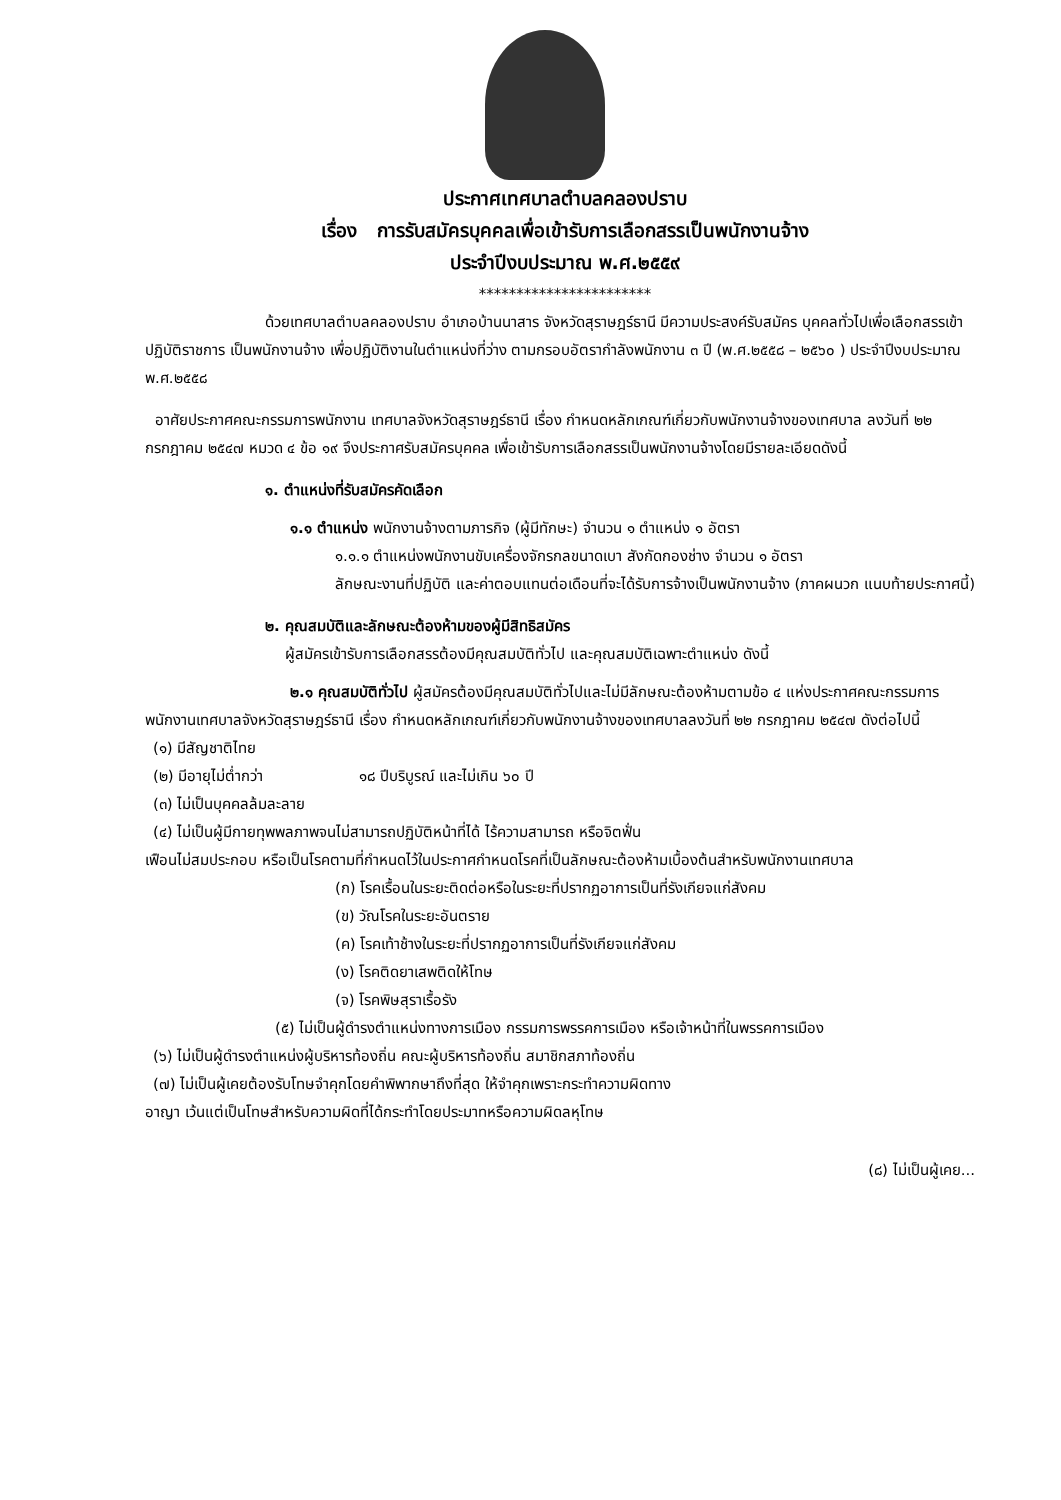ประกาศเทศบาลตำบลคลองปราบ
เรื่อง การรับสมัครบุคคลเพื่อเข้ารับการเลือกสรรเป็นพนักงานจ้าง
ประจำปีงบประมาณ พ.ศ.๒๕๕๙
***********************
ด้วยเทศบาลตำบลคลองปราบ อำเภอบ้านนาสาร จังหวัดสุราษฎร์ธานี มีความประสงค์รับสมัคร บุคคลทั่วไปเพื่อเลือกสรรเข้าปฏิบัติราชการ เป็นพนักงานจ้าง เพื่อปฏิบัติงานในตำแหน่งที่ว่าง ตามกรอบอัตรากำลังพนักงาน ๓ ปี (พ.ศ.๒๕๕๘ – ๒๕๖๐ ) ประจำปีงบประมาณ พ.ศ.๒๕๕๘
อาศัยประกาศคณะกรรมการพนักงาน เทศบาลจังหวัดสุราษฎร์ธานี เรื่อง กำหนดหลักเกณฑ์เกี่ยวกับพนักงานจ้างของเทศบาล ลงวันที่ ๒๒ กรกฎาคม ๒๕๔๗ หมวด ๔ ข้อ ๑๙ จึงประกาศรับสมัครบุคคล เพื่อเข้ารับการเลือกสรรเป็นพนักงานจ้างโดยมีรายละเอียดดังนี้
๑. ตำแหน่งที่รับสมัครคัดเลือก
๑.๑ ตำแหน่ง พนักงานจ้างตามภารกิจ (ผู้มีทักษะ) จำนวน ๑ ตำแหน่ง ๑ อัตรา
๑.๑.๑ ตำแหน่งพนักงานขับเครื่องจักรกลขนาดเบา สังกัดกองช่าง จำนวน ๑ อัตรา
ลักษณะงานที่ปฏิบัติ และค่าตอบแทนต่อเดือนที่จะได้รับการจ้างเป็นพนักงานจ้าง (ภาคผนวก แนบท้ายประกาศนี้)
๒. คุณสมบัติและลักษณะต้องห้ามของผู้มีสิทธิสมัคร
ผู้สมัครเข้ารับการเลือกสรรต้องมีคุณสมบัติทั่วไป และคุณสมบัติเฉพาะตำแหน่ง ดังนี้
๒.๑ คุณสมบัติทั่วไป ผู้สมัครต้องมีคุณสมบัติทั่วไปและไม่มีลักษณะต้องห้ามตามข้อ ๔ แห่งประกาศคณะกรรมการพนักงานเทศบาลจังหวัดสุราษฎร์ธานี เรื่อง กำหนดหลักเกณฑ์เกี่ยวกับพนักงานจ้างของเทศบาลลงวันที่ ๒๒ กรกฎาคม ๒๕๔๗ ดังต่อไปนี้
(๑) มีสัญชาติไทย
(๒) มีอายุไม่ต่ำกว่า ๑๘ ปีบริบูรณ์ และไม่เกิน ๖๐ ปี
(๓) ไม่เป็นบุคคลล้มละลาย
(๔) ไม่เป็นผู้มีกายทุพพลภาพจนไม่สามารถปฏิบัติหน้าที่ได้ ไร้ความสามารถ หรือจิตฟั่น
เฟือนไม่สมประกอบ หรือเป็นโรคตามที่กำหนดไว้ในประกาศกำหนดโรคที่เป็นลักษณะต้องห้ามเบื้องต้นสำหรับพนักงานเทศบาล
(ก) โรคเรื้อนในระยะติดต่อหรือในระยะที่ปรากฏอาการเป็นที่รังเกียจแก่สังคม
(ข) วัณโรคในระยะอันตราย
(ค) โรคเท้าช้างในระยะที่ปรากฏอาการเป็นที่รังเกียจแก่สังคม
(ง) โรคติดยาเสพติดให้โทษ
(จ) โรคพิษสุราเรื้อรัง
(๕) ไม่เป็นผู้ดำรงตำแหน่งทางการเมือง กรรมการพรรคการเมือง หรือเจ้าหน้าที่ในพรรคการเมือง
(๖) ไม่เป็นผู้ดำรงตำแหน่งผู้บริหารท้องถิ่น คณะผู้บริหารท้องถิ่น สมาชิกสภาท้องถิ่น
(๗) ไม่เป็นผู้เคยต้องรับโทษจำคุกโดยคำพิพากษาถึงที่สุด ให้จำคุกเพราะกระทำความผิดทาง
อาญา เว้นแต่เป็นโทษสำหรับความผิดที่ได้กระทำโดยประมาทหรือความผิดลหุโทษ
(๘) ไม่เป็นผู้เคย...